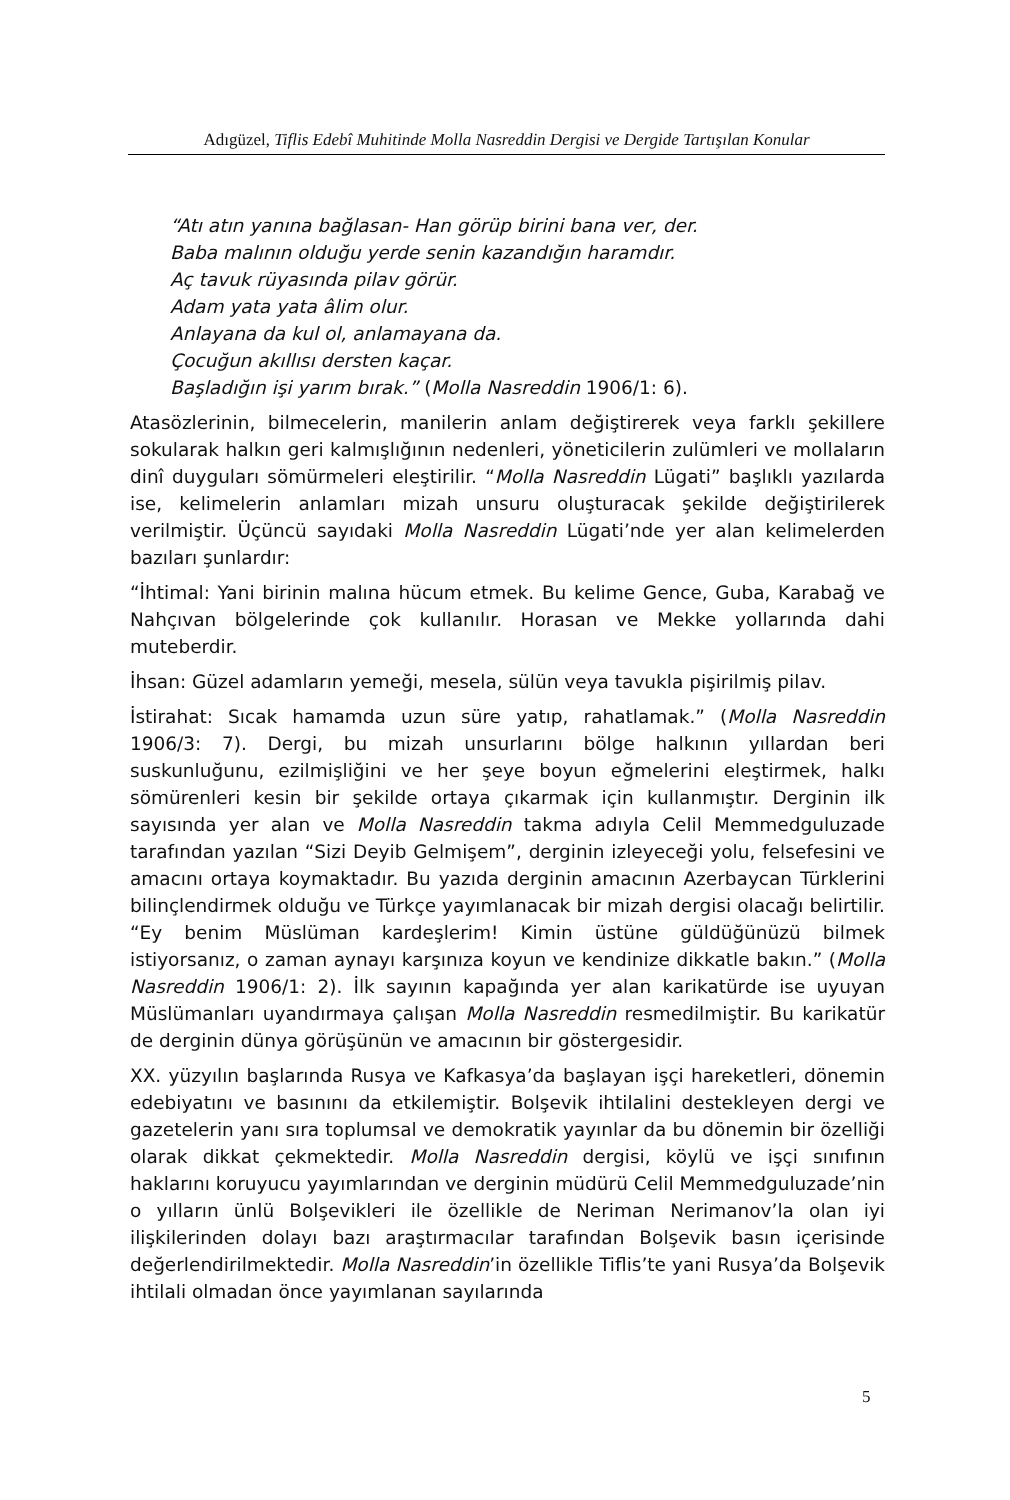Adıgüzel, Tiflis Edebî Muhitinde Molla Nasreddin Dergisi ve Dergide Tartışılan Konular
“Atı atın yanına bağlasan- Han görüp birini bana ver, der.
Baba malının olduğu yerde senin kazandığın haramdır.
Aç tavuk rüyasında pilav görür.
Adam yata yata âlim olur.
Anlayana da kul ol, anlamayana da.
Çocuğun akıllısı dersten kaçar.
Başladığın işi yarım bırak.” (Molla Nasreddin 1906/1: 6).
Atasözlerinin, bilmecelerin, manilerin anlam değiştirerek veya farklı şekillere sokularak halkın geri kalmışlığının nedenleri, yöneticilerin zulümleri ve mollaların dinî duyguları sömürmeleri eleştirilir. “Molla Nasreddin Lügati” başlıklı yazılarda ise, kelimelerin anlamları mizah unsuru oluşturacak şekilde değiştirilerek verilmiştir. Üçüncü sayıdaki Molla Nasreddin Lügati’nde yer alan kelimelerden bazıları şunlardır:
“İhtimal: Yani birinin malına hücum etmek. Bu kelime Gence, Guba, Karabağ ve Nahçıvan bölgelerinde çok kullanılır. Horasan ve Mekke yollarında dahi muteberdir.
İhsan: Güzel adamların yemeği, mesela, sülün veya tavukla pişirilmiş pilav.
İstirahat: Sıcak hamamda uzun süre yatıp, rahatlamak.” (Molla Nasreddin 1906/3: 7). Dergi, bu mizah unsurlarını bölge halkının yıllardan beri suskunluğunu, ezilmişliğini ve her şeye boyun eğmelerini eleştirmek, halkı sömürenleri kesin bir şekilde ortaya çıkarmak için kullanmıştır. Derginin ilk sayısında yer alan ve Molla Nasreddin takma adıyla Celil Memmedguluzade tarafından yazılan “Sizi Deyib Gelmişem”, derginin izleyeceği yolu, felsefesini ve amacını ortaya koymaktadır. Bu yazıda derginin amacının Azerbaycan Türklerini bilinçlendirmek olduğu ve Türkçe yayımlanacak bir mizah dergisi olacağı belirtilir. “Ey benim Müslüman kardeşlerim! Kimin üstüne güldüğünüzü bilmek istiyorsanız, o zaman aynayı karşınıza koyun ve kendinize dikkatle bakın.” (Molla Nasreddin 1906/1: 2). İlk sayının kapağında yer alan karikatürde ise uyuyan Müslümanları uyandırmaya çalışan Molla Nasreddin resmedilmiştir. Bu karikatür de derginin dünya görüşünün ve amacının bir göstergesidir.
XX. yüzyılın başlarında Rusya ve Kafkasya’da başlayan işçi hareketleri, dönemin edebiyatını ve basınını da etkilemiştir. Bolşevik ihtilalini destekleyen dergi ve gazetelerin yanı sıra toplumsal ve demokratik yayınlar da bu dönemin bir özelliği olarak dikkat çekmektedir. Molla Nasreddin dergisi, köylü ve işçi sınıfının haklarını koruyucu yayımlarından ve derginin müdürü Celil Memmedguluzade’nin o yılların ünlü Bolşevikleri ile özellikle de Neriman Nerimanov’la olan iyi ilişkilerinden dolayı bazı araştırmacılar tarafından Bolşevik basın içerisinde değerlendirilmektedir. Molla Nasreddin’in özellikle Tiflis’te yani Rusya’da Bolşevik ihtilali olmadan önce yayımlanan sayılarında
5